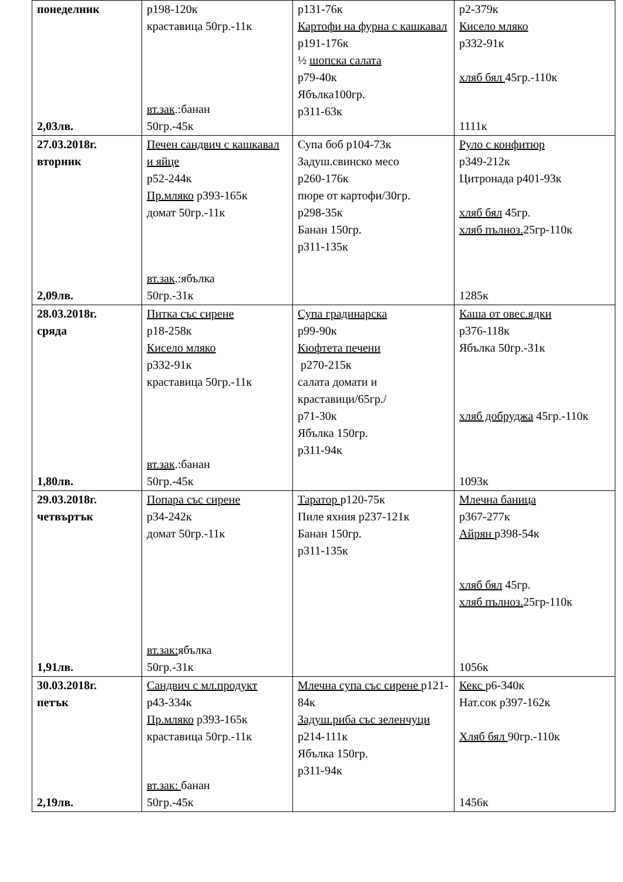| понеделник 2,03лв. | р198-120к краставица 50гр.-11к вт.зак .:банан 50гр.-45к | р131-76к Картофи на фурна с кашкавал р191-176к ½ шопска салата р79-40к Ябълка100гр. р311-63к | р2-379к Кисело мляко р332-91к хляб бял 45гр.-110к 1111к |
| 27.03.2018г. вторник 2,09лв. | Печен сандвич с кашкавал и яйце р52-244к Пр.мляко р393-165к домат 50гр.-11к вт.зак .:ябълка 50гр.-31к | Супа боб р104-73к Задуш.свинско месо р260-176к пюре от картофи/30гр. р298-35к Банан 150гр. р311-135к | Руло с конфитюр р349-212к Цитронада р401-93к хляб бял 45гр. хляб пълноз. 25гр-110к 1285к |
| 28.03.2018г. сряда 1,80лв. | Питка със сирене р18-258к Кисело мляко р332-91к краставица 50гр.-11к вт.зак .:банан 50гр.-45к | Супа градинарска р99-90к Кюфтета печени р270-215к салата домати и краставици/65гр./ р71-30к Ябълка 150гр. р311-94к | Каша от овес.ядки р376-118к Ябълка 50гр.-31к хляб добруджа 45гр.-110к 1093к |
| 29.03.2018г. четвъртък 1,91лв. | Попара със сирене р34-242к домат 50гр.-11к вт.зак: ябълка 50гр.-31к | Таратор р120-75к Пиле яхния р237-121к Банан 150гр. р311-135к | Млечна баница р367-277к Айрян р398-54к хляб бял 45гр. хляб пълноз. 25гр-110к 1056к |
| 30.03.2018г. петък 2,19лв. | Сандвич с мл.продукт р43-334к Пр.мляко р393-165к краставица 50гр.-11к вт.зак: банан 50гр.-45к | Млечна супа със сирене р121-84к Задуш.риба със зеленчуци р214-111к Ябълка 150гр. р311-94к | Кекс р6-340к Нат.сок р397-162к Хляб бял 90гр.-110к 1456к |